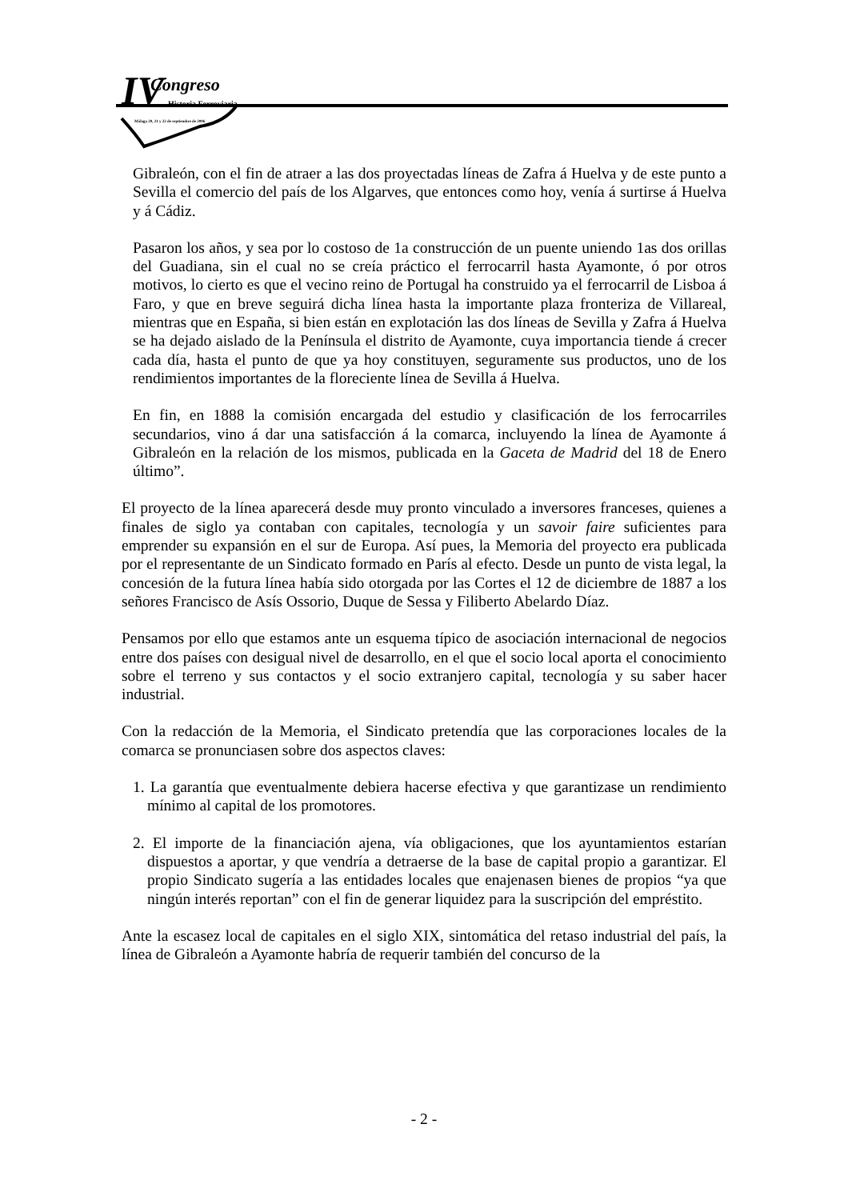IV Congreso
Historia Ferroviaria
Málaga 20, 21 y 22 de septiembre de 2006
Gibraleón, con el fin de atraer a las dos proyectadas líneas de Zafra á Huelva y de este punto a Sevilla el comercio del país de los Algarves, que entonces como hoy, venía á surtirse á Huelva y á Cádiz.
Pasaron los años, y sea por lo costoso de 1a construcción de un puente uniendo 1as dos orillas del Guadiana, sin el cual no se creía práctico el ferrocarril hasta Ayamonte, ó por otros motivos, lo cierto es que el vecino reino de Portugal ha construido ya el ferrocarril de Lisboa á Faro, y que en breve seguirá dicha línea hasta la importante plaza fronteriza de Villareal, mientras que en España, si bien están en explotación las dos líneas de Sevilla y Zafra á Huelva se ha dejado aislado de la Península el distrito de Ayamonte, cuya importancia tiende á crecer cada día, hasta el punto de que ya hoy constituyen, seguramente sus productos, uno de los rendimientos importantes de la floreciente línea de Sevilla á Huelva.
En fin, en 1888 la comisión encargada del estudio y clasificación de los ferrocarriles secundarios, vino á dar una satisfacción á la comarca, incluyendo la línea de Ayamonte á Gibraleón en la relación de los mismos, publicada en la Gaceta de Madrid del 18 de Enero último”.
El proyecto de la línea aparecerá desde muy pronto vinculado a inversores franceses, quienes a finales de siglo ya contaban con capitales, tecnología y un savoir faire suficientes para emprender su expansión en el sur de Europa. Así pues, la Memoria del proyecto era publicada por el representante de un Sindicato formado en París al efecto. Desde un punto de vista legal, la concesión de la futura línea había sido otorgada por las Cortes el 12 de diciembre de 1887 a los señores Francisco de Asís Ossorio, Duque de Sessa y Filiberto Abelardo Díaz.
Pensamos por ello que estamos ante un esquema típico de asociación internacional de negocios entre dos países con desigual nivel de desarrollo, en el que el socio local aporta el conocimiento sobre el terreno y sus contactos y el socio extranjero capital, tecnología y su saber hacer industrial.
Con la redacción de la Memoria, el Sindicato pretendía que las corporaciones locales de la comarca se pronunciasen sobre dos aspectos claves:
1. La garantía que eventualmente debiera hacerse efectiva y que garantizase un rendimiento mínimo al capital de los promotores.
2. El importe de la financiación ajena, vía obligaciones, que los ayuntamientos estarían dispuestos a aportar, y que vendría a detraerse de la base de capital propio a garantizar. El propio Sindicato sugería a las entidades locales que enajenasen bienes de propios “ya que ningún interés reportan” con el fin de generar liquidez para la suscripción del empréstito.
Ante la escasez local de capitales en el siglo XIX, sintomática del retaso industrial del país, la línea de Gibraleón a Ayamonte habría de requerir también del concurso de la
- 2 -